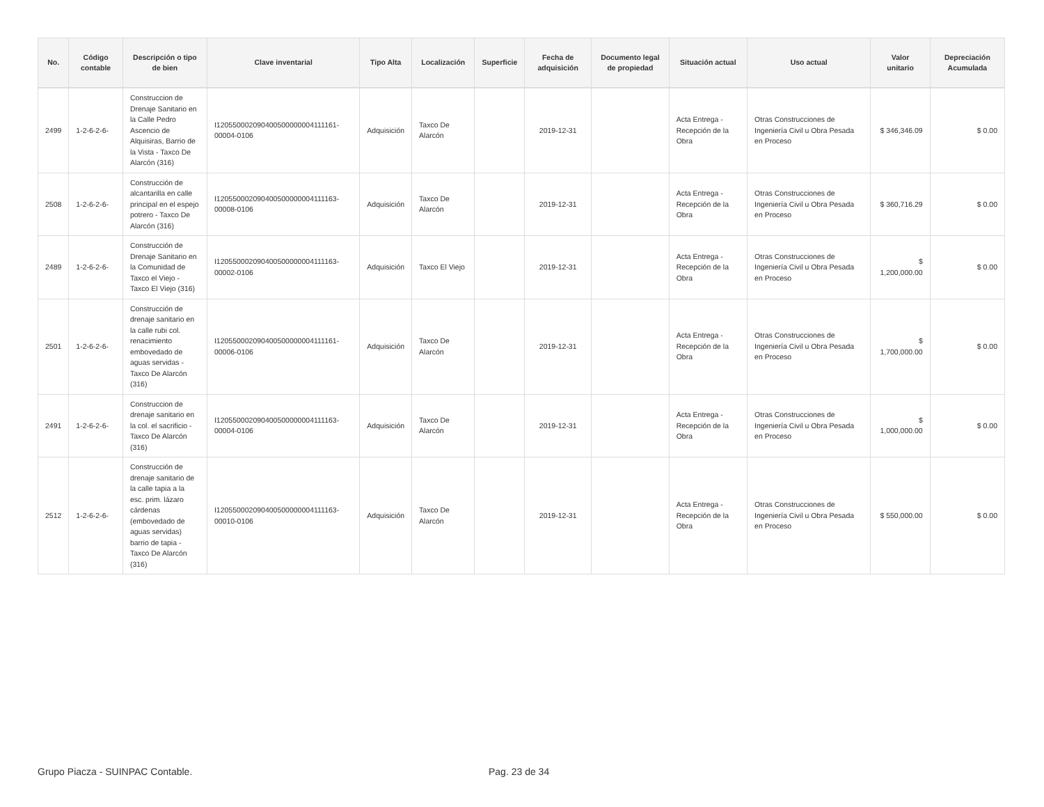| No. | Código contable | Descripción o tipo de bien | Clave inventarial | Tipo Alta | Localización | Superficie | Fecha de adquisición | Documento legal de propiedad | Situación actual | Uso actual | Valor unitario | Depreciación Acumulada |
| --- | --- | --- | --- | --- | --- | --- | --- | --- | --- | --- | --- | --- |
| 2499 | 1-2-6-2-6- | Construccion de Drenaje Sanitario en la Calle Pedro Ascencio de Alquisiras, Barrio de la Vista - Taxco De Alarcón (316) | I120550002090400500000004111161-00004-0106 | Adquisición | Taxco De Alarcón | | 2019-12-31 | | Acta Entrega - Recepción de la Obra | Otras Construcciones de Ingeniería Civil u Obra Pesada en Proceso | $ 346,346.09 | $ 0.00 |
| 2508 | 1-2-6-2-6- | Construcción de alcantarilla en calle principal en el espejo potrero - Taxco De Alarcón (316) | I120550002090400500000004111163-00008-0106 | Adquisición | Taxco De Alarcón | | 2019-12-31 | | Acta Entrega - Recepción de la Obra | Otras Construcciones de Ingeniería Civil u Obra Pesada en Proceso | $ 360,716.29 | $ 0.00 |
| 2489 | 1-2-6-2-6- | Construcción de Drenaje Sanitario en la Comunidad de Taxco el Viejo - Taxco El Viejo (316) | I120550002090400500000004111163-00002-0106 | Adquisición | Taxco El Viejo | | 2019-12-31 | | Acta Entrega - Recepción de la Obra | Otras Construcciones de Ingeniería Civil u Obra Pesada en Proceso | $ 1,200,000.00 | $ 0.00 |
| 2501 | 1-2-6-2-6- | Construcción de drenaje sanitario en la calle rubi col. renacimiento embovedado de aguas servidas - Taxco De Alarcón (316) | I120550002090400500000004111161-00006-0106 | Adquisición | Taxco De Alarcón | | 2019-12-31 | | Acta Entrega - Recepción de la Obra | Otras Construcciones de Ingeniería Civil u Obra Pesada en Proceso | $ 1,700,000.00 | $ 0.00 |
| 2491 | 1-2-6-2-6- | Construccion de drenaje sanitario en la col. el sacrificio - Taxco De Alarcón (316) | I120550002090400500000004111163-00004-0106 | Adquisición | Taxco De Alarcón | | 2019-12-31 | | Acta Entrega - Recepción de la Obra | Otras Construcciones de Ingeniería Civil u Obra Pesada en Proceso | $ 1,000,000.00 | $ 0.00 |
| 2512 | 1-2-6-2-6- | Construcción de drenaje sanitario de la calle tapia a la esc. prim. lázaro cárdenas (embovedado de aguas servidas) barrio de tapia - Taxco De Alarcón (316) | I120550002090400500000004111163-00010-0106 | Adquisición | Taxco De Alarcón | | 2019-12-31 | | Acta Entrega - Recepción de la Obra | Otras Construcciones de Ingeniería Civil u Obra Pesada en Proceso | $ 550,000.00 | $ 0.00 |
Grupo Piacza - SUINPAC Contable. Pag. 23 de 34